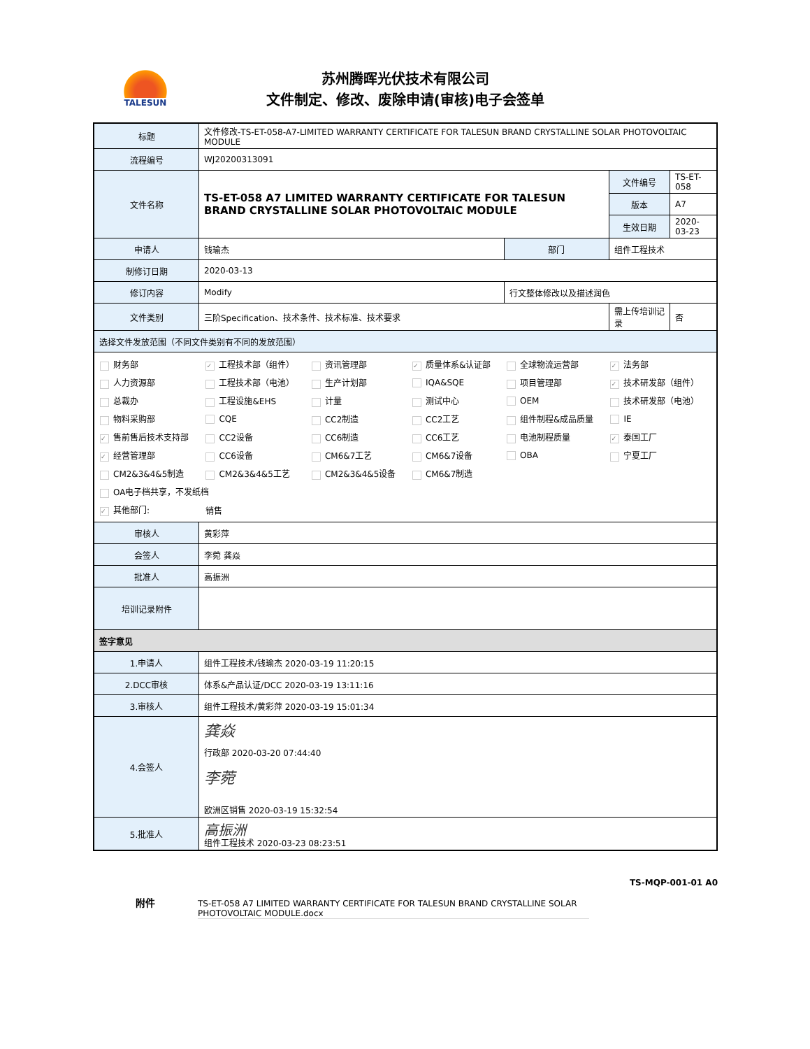TALESUN
苏州腾晖光伏技术有限公司
文件制定、修改、废除申请(审核)电子会签单
| 标题 | 文件修改-TS-ET-058-A7-LIMITED WARRANTY CERTIFICATE FOR TALESUN BRAND CRYSTALLINE SOLAR PHOTOVOLTAIC MODULE | | | | |
| 流程编号 | WJ20200313091 | | | | |
| 文件名称 | TS-ET-058 A7 LIMITED WARRANTY CERTIFICATE FOR TALESUN BRAND CRYSTALLINE SOLAR PHOTOVOLTAIC MODULE | | 文件编号 | | TS-ET-058 |
| | | | 版本 | | A7 |
| | | | 生效日期 | | 2020-03-23 |
| 申请人 | 钱瑜杰 | 部门 | 组件工程技术 | | |
| 制修订日期 | 2020-03-13 | | | | |
| 修订内容 | Modify | 行文整体修改以及描述润色 | | | |
| 文件类别 | 三阶Specification、技术条件、技术标准、技术要求 | | 需上传培训记录 | 否 | |
| 选择文件发放范围（不同文件类别有不同的发放范围） | | | | | |
| / 财务部 / ✓ 工程技术部（组件） / 资讯管理部 / ✓ 质量体系&认证部 / 全球物流运营部 / ✓ 法务部 / / 人力资源部 / 工程技术部（电池） / 生产计划部 / IQA&SQE / 项目管理部 / ✓ 技术研发部（组件） / / 总裁办 / 工程设施&EHS / 计量 / 测试中心 / OEM / 技术研发部（电池） / / 物料采购部 / CQE / CC2制造 / CC2工艺 / 组件制程&成品质量 / IE / / ✓ 售前售后技术支持部 / CC2设备 / CC6制造 / CC6工艺 / 电池制程质量 / ✓ 泰国工厂 / / ✓ 经营管理部 / CC6设备 / CM6&7工艺 / CM6&7设备 / OBA / 宁夏工厂 / / CM2&3&4&5制造 / CM2&3&4&5工艺 / CM2&3&4&5设备 / CM6&7制造 / / / / OA电子档共享，不发纸档 / / / / / / / ✓ 其他部门: / 销售 / / / / / | | | | | |
| 审核人 | 黄彩萍 | | | | |
| 会签人 | 李菀 龚焱 | | | | |
| 批准人 | 高振洲 | | | | |
| 培训记录附件 | | | | | |
| 签字意见 | | | | | |
| 1.申请人 | 组件工程技术/钱瑜杰 2020-03-19 11:20:15 | | | | |
| 2.DCC审核 | 体系&产品认证/DCC 2020-03-19 13:11:16 | | | | |
| 3.审核人 | 组件工程技术/黄彩萍 2020-03-19 15:01:34 | | | | |
| 4.会签人 | 龚焱 行政部 2020-03-20 07:44:40 李菀 欧洲区销售 2020-03-19 15:32:54 | | | | |
| 5.批准人 | 高振洲 组件工程技术 2020-03-23 08:23:51 | | | | |
TS-MQP-001-01 A0
附件
TS-ET-058 A7 LIMITED WARRANTY CERTIFICATE FOR TALESUN BRAND CRYSTALLINE SOLAR PHOTOVOLTAIC MODULE.docx